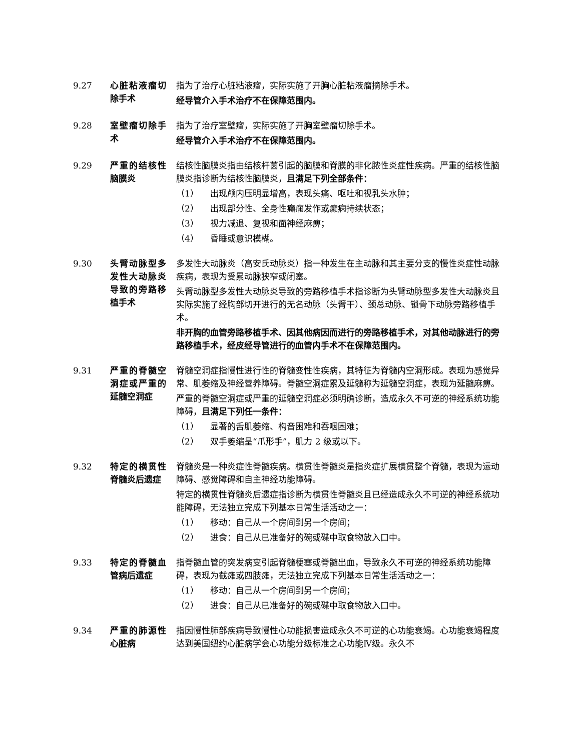9.27 心脏粘液瘤切除手术
指为了治疗心脏粘液瘤，实际实施了开胸心脏粘液瘤摘除手术。
经导管介入手术治疗不在保障范围内。
9.28 室壁瘤切除手术 指为了治疗室壁瘤，实际实施了开胸室壁瘤切除手术。
经导管介入手术治疗不在保障范围内。
9.29 严重的结核性脑膜炎
结核性脑膜炎指由结核杆菌引起的脑膜和脊膜的非化脓性炎症性疾病。严重的结核性脑膜炎指诊断为结核性脑膜炎，且满足下列全部条件：
（1） 出现颅内压明显增高，表现头痛、呕吐和视乳头水肿；
（2） 出现部分性、全身性癫痫发作或癫痫持续状态；
（3） 视力减退、复视和面神经麻痹；
（4） 昏睡或意识模糊。
9.30 头臂动脉型多发性大动脉炎导致的旁路移植手术
多发性大动脉炎（高安氏动脉炎）指一种发生在主动脉和其主要分支的慢性炎症性动脉疾病，表现为受累动脉狭窄或闭塞。
头臂动脉型多发性大动脉炎导致的旁路移植手术指诊断为头臂动脉型多发性大动脉炎且实际实施了经胸部切开进行的无名动脉（头臂干）、颈总动脉、锁骨下动脉旁路移植手术。
非开胸的血管旁路移植手术、因其他病因而进行的旁路移植手术，对其他动脉进行的旁路移植手术，经皮经导管进行的血管内手术不在保障范围内。
9.31 严重的脊髓空洞症或严重的延髓空洞症
脊髓空洞症指慢性进行性的脊髓变性性疾病，其特征为脊髓内空洞形成。表现为感觉异常、肌萎缩及神经营养障碍。脊髓空洞症累及延髓称为延髓空洞症，表现为延髓麻痹。
严重的脊髓空洞症或严重的延髓空洞症必须明确诊断，造成永久不可逆的神经系统功能障碍，且满足下列任一条件：
（1） 显著的舌肌萎缩、构音困难和吞咽困难；
（2） 双手萎缩呈“爪形手”，肌力 2 级或以下。
9.32 特定的横贯性脊髓炎后遗症
脊髓炎是一种炎症性脊髓疾病。横贯性脊髓炎是指炎症扩展横贯整个脊髓，表现为运动障碍、感觉障碍和自主神经功能障碍。
特定的横贯性脊髓炎后遗症指诊断为横贯性脊髓炎且已经造成永久不可逆的神经系统功能障碍，无法独立完成下列基本日常生活活动之一：
（1） 移动：自己从一个房间到另一个房间；
（2） 进食：自己从已准备好的碗或碟中取食物放入口中。
9.33 特定的脊髓血管病后遗症
指脊髓血管的突发病变引起脊髓梗塞或脊髓出血，导致永久不可逆的神经系统功能障碍，表现为截瘫或四肢瘫，无法独立完成下列基本日常生活活动之一：
（1） 移动：自己从一个房间到另一个房间；
（2） 进食：自己从已准备好的碗或碟中取食物放入口中。
9.34 严重的肺源性心脏病
指因慢性肺部疾病导致慢性心功能损害造成永久不可逆的心功能衰竭。心功能衰竭程度达到美国纽约心脏病学会心功能分级标准之心功能Ⅳ级。永久不